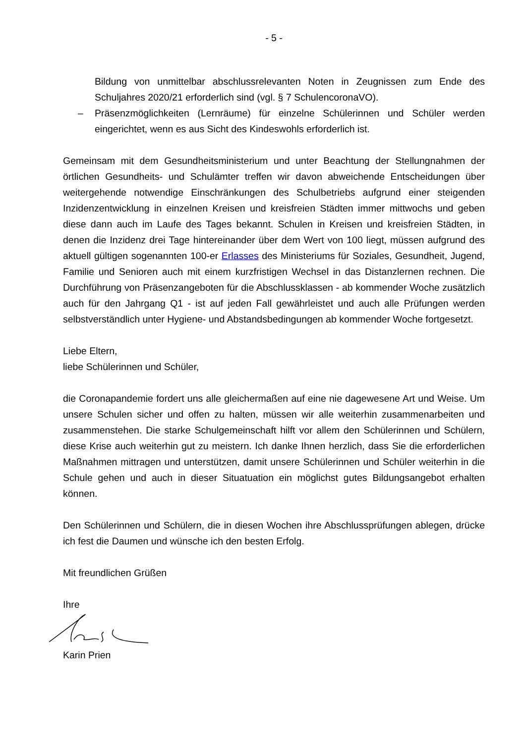- 5 -
Bildung von unmittelbar abschlussrelevanten Noten in Zeugnissen zum Ende des Schuljahres 2020/21 erforderlich sind (vgl. § 7 SchulencoronaVO).
– Präsenzmöglichkeiten (Lernräume) für einzelne Schülerinnen und Schüler werden eingerichtet, wenn es aus Sicht des Kindeswohls erforderlich ist.
Gemeinsam mit dem Gesundheitsministerium und unter Beachtung der Stellungnahmen der örtlichen Gesundheits- und Schulämter treffen wir davon abweichende Entscheidungen über weitergehende notwendige Einschränkungen des Schulbetriebs aufgrund einer steigenden Inzidenzentwicklung in einzelnen Kreisen und kreisfreien Städten immer mittwochs und geben diese dann auch im Laufe des Tages bekannt. Schulen in Kreisen und kreisfreien Städten, in denen die Inzidenz drei Tage hintereinander über dem Wert von 100 liegt, müssen aufgrund des aktuell gültigen sogenannten 100-er Erlasses des Ministeriums für Soziales, Gesundheit, Jugend, Familie und Senioren auch mit einem kurzfristigen Wechsel in das Distanzlernen rechnen. Die Durchführung von Präsenzangeboten für die Abschlussklassen - ab kommender Woche zusätzlich auch für den Jahrgang Q1 - ist auf jeden Fall gewährleistet und auch alle Prüfungen werden selbstverständlich unter Hygiene- und Abstandsbedingungen ab kommender Woche fortgesetzt.
Liebe Eltern,
liebe Schülerinnen und Schüler,
die Coronapandemie fordert uns alle gleichermaßen auf eine nie dagewesene Art und Weise. Um unsere Schulen sicher und offen zu halten, müssen wir alle weiterhin zusammenarbeiten und zusammenstehen. Die starke Schulgemeinschaft hilft vor allem den Schülerinnen und Schülern, diese Krise auch weiterhin gut zu meistern. Ich danke Ihnen herzlich, dass Sie die erforderlichen Maßnahmen mittragen und unterstützen, damit unsere Schülerinnen und Schüler weiterhin in die Schule gehen und auch in dieser Situatuation ein möglichst gutes Bildungsangebot erhalten können.
Den Schülerinnen und Schülern, die in diesen Wochen ihre Abschlussprüfungen ablegen, drücke ich fest die Daumen und wünsche ich den besten Erfolg.
Mit freundlichen Grüßen
Ihre
Karin Prien